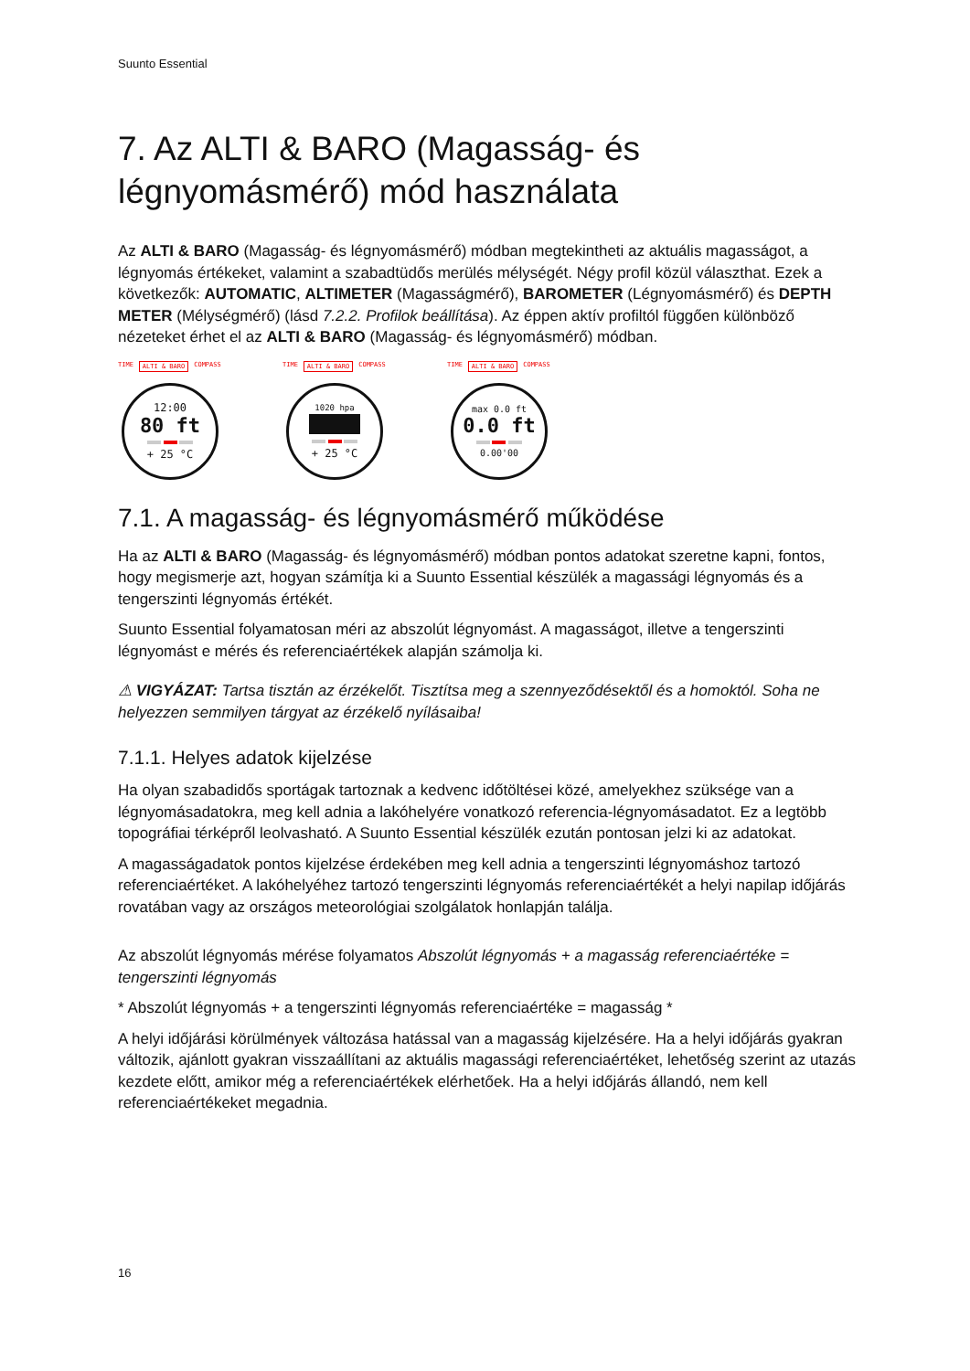Suunto Essential
7. Az ALTI & BARO (Magasság- és légnyomásmérő) mód használata
Az ALTI & BARO (Magasság- és légnyomásmérő) módban megtekintheti az aktuális magasságot, a légnyomás értékeket, valamint a szabadtüdős merülés mélységét. Négy profil közül választhat. Ezek a következők: AUTOMATIC, ALTIMETER (Magasságmérő), BAROMETER (Légnyomásmérő) és DEPTH METER (Mélységmérő) (lásd 7.2.2. Profilok beállítása). Az éppen aktív profiltól függően különböző nézeteket érhet el az ALTI & BARO (Magasság- és légnyomásmérő) módban.
TIME ALTI & BARO COMPASS
12:00
80 ft
+ 25 °C
TIME ALTI & BARO COMPASS
1020 hpa
+ 25 °C
TIME ALTI & BARO COMPASS
max 0.0 ft
0.0 ft
0.00'00
7.1. A magasság- és légnyomásmérő működése
Ha az ALTI & BARO (Magasság- és légnyomásmérő) módban pontos adatokat szeretne kapni, fontos, hogy megismerje azt, hogyan számítja ki a Suunto Essential készülék a magassági légnyomás és a tengerszinti légnyomás értékét.
Suunto Essential folyamatosan méri az abszolút légnyomást. A magasságot, illetve a tengerszinti légnyomást e mérés és referenciaértékek alapján számolja ki.
⚠ VIGYÁZAT: Tartsa tisztán az érzékelőt. Tisztítsa meg a szennyeződésektől és a homoktól. Soha ne helyezzen semmilyen tárgyat az érzékelő nyílásaiba!
7.1.1. Helyes adatok kijelzése
Ha olyan szabadidős sportágak tartoznak a kedvenc időtöltései közé, amelyekhez szüksége van a légnyomásadatokra, meg kell adnia a lakóhelyére vonatkozó referencia-légnyomásadatot. Ez a legtöbb topográfiai térképről leolvasható. A Suunto Essential készülék ezután pontosan jelzi ki az adatokat.
A magasságadatok pontos kijelzése érdekében meg kell adnia a tengerszinti légnyomáshoz tartozó referenciaértéket. A lakóhelyéhez tartozó tengerszinti légnyomás referenciaértékét a helyi napilap időjárás rovatában vagy az országos meteorológiai szolgálatok honlapján találja.
Az abszolút légnyomás mérése folyamatos Abszolút légnyomás + a magasság referenciaértéke = tengerszinti légnyomás
* Abszolút légnyomás + a tengerszinti légnyomás referenciaértéke = magasság *
A helyi időjárási körülmények változása hatással van a magasság kijelzésére. Ha a helyi időjárás gyakran változik, ajánlott gyakran visszaállítani az aktuális magassági referenciaértéket, lehetőség szerint az utazás kezdete előtt, amikor még a referenciaértékek elérhetőek. Ha a helyi időjárás állandó, nem kell referenciaértékeket megadnia.
16